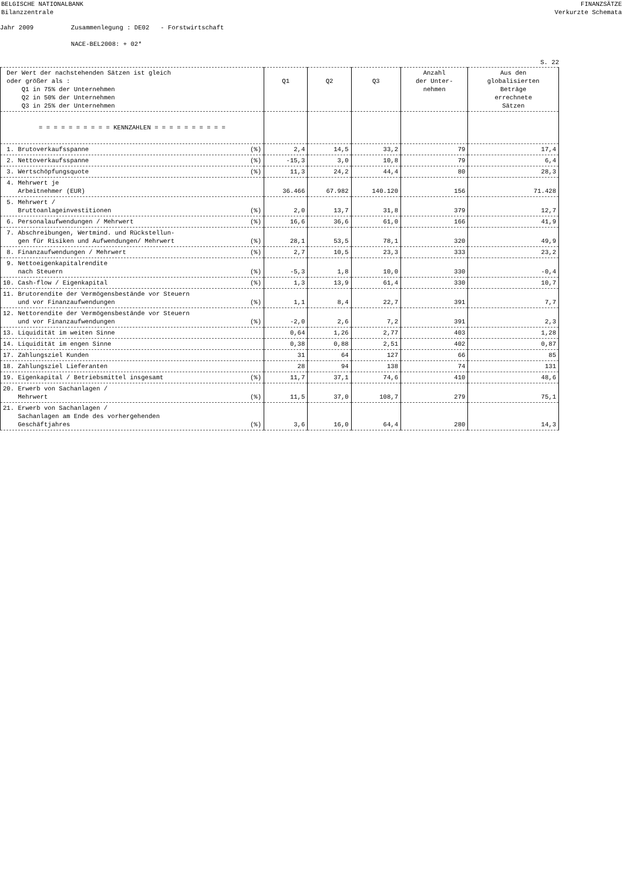BELGISCHE NATIONALBANK
Bilanzzentrale FINANZSÄTZE
Verkurzte Schemata
Jahr 2009 Zusammenlegung : DE02 - Forstwirtschaft NACE-BEL2008: + 02*
S. 22
| Der Wert der nachstehenden Sätzen ist gleich oder größer als : Q1 in 75% der Unternehmen Q2 in 50% der Unternehmen Q3 in 25% der Unternehmen | Q1 | Q2 | Q3 | Anzahl der Unter- nehmen | Aus den globalisierten Beträge errechnete Sätzen |
| --- | --- | --- | --- | --- | --- |
| = = = = = = = = = = KENNZAHLEN = = = = = = = = = = | | | | | |
| 1. Brutoverkaufsspanne (%) | 2,4 | 14,5 | 33,2 | 79 | 17,4 |
| 2. Nettoverkaufsspanne (%) | -15,3 | 3,0 | 10,8 | 79 | 6,4 |
| 3. Wertschöpfungsquote (%) | 11,3 | 24,2 | 44,4 | 80 | 28,3 |
| 4. Mehrwert je Arbeitnehmer (EUR) | 36.466 | 67.982 | 140.120 | 156 | 71.428 |
| 5. Mehrwert / Bruttoanlageinvestitionen (%) | 2,0 | 13,7 | 31,8 | 379 | 12,7 |
| 6. Personalaufwendungen / Mehrwert (%) | 16,6 | 36,6 | 61,0 | 166 | 41,9 |
| 7. Abschreibungen, Wertmind. und Rückstellun- gen für Risiken und Aufwendungen/ Mehrwert (%) | 28,1 | 53,5 | 78,1 | 320 | 49,9 |
| 8. Finanzaufwendungen / Mehrwert (%) | 2,7 | 10,5 | 23,3 | 333 | 23,2 |
| 9. Nettoeigenkapitalrendite nach Steuern (%) | -5,3 | 1,8 | 10,0 | 330 | -0,4 |
| 10. Cash-flow / Eigenkapital (%) | 1,3 | 13,9 | 61,4 | 330 | 10,7 |
| 11. Brutorendite der Vermögensbestände vor Steuern und vor Finanzaufwendungen (%) | 1,1 | 8,4 | 22,7 | 391 | 7,7 |
| 12. Nettorendite der Vermögensbestände vor Steuern und vor Finanzaufwendungen (%) | -2,0 | 2,6 | 7,2 | 391 | 2,3 |
| 13. Liquidität im weiten Sinne | 0,64 | 1,26 | 2,77 | 403 | 1,28 |
| 14. Liquidität im engen Sinne | 0,38 | 0,88 | 2,51 | 402 | 0,87 |
| 17. Zahlungsziel Kunden | 31 | 64 | 127 | 66 | 85 |
| 18. Zahlungsziel Lieferanten | 28 | 94 | 138 | 74 | 131 |
| 19. Eigenkapital / Betriebsmittel insgesamt (%) | 11,7 | 37,1 | 74,6 | 410 | 48,6 |
| 20. Erwerb von Sachanlagen / Mehrwert (%) | 11,5 | 37,0 | 108,7 | 279 | 75,1 |
| 21. Erwerb von Sachanlagen / Sachanlagen am Ende des vorhergehenden Geschäftjahres (%) | 3,6 | 16,0 | 64,4 | 280 | 14,3 |